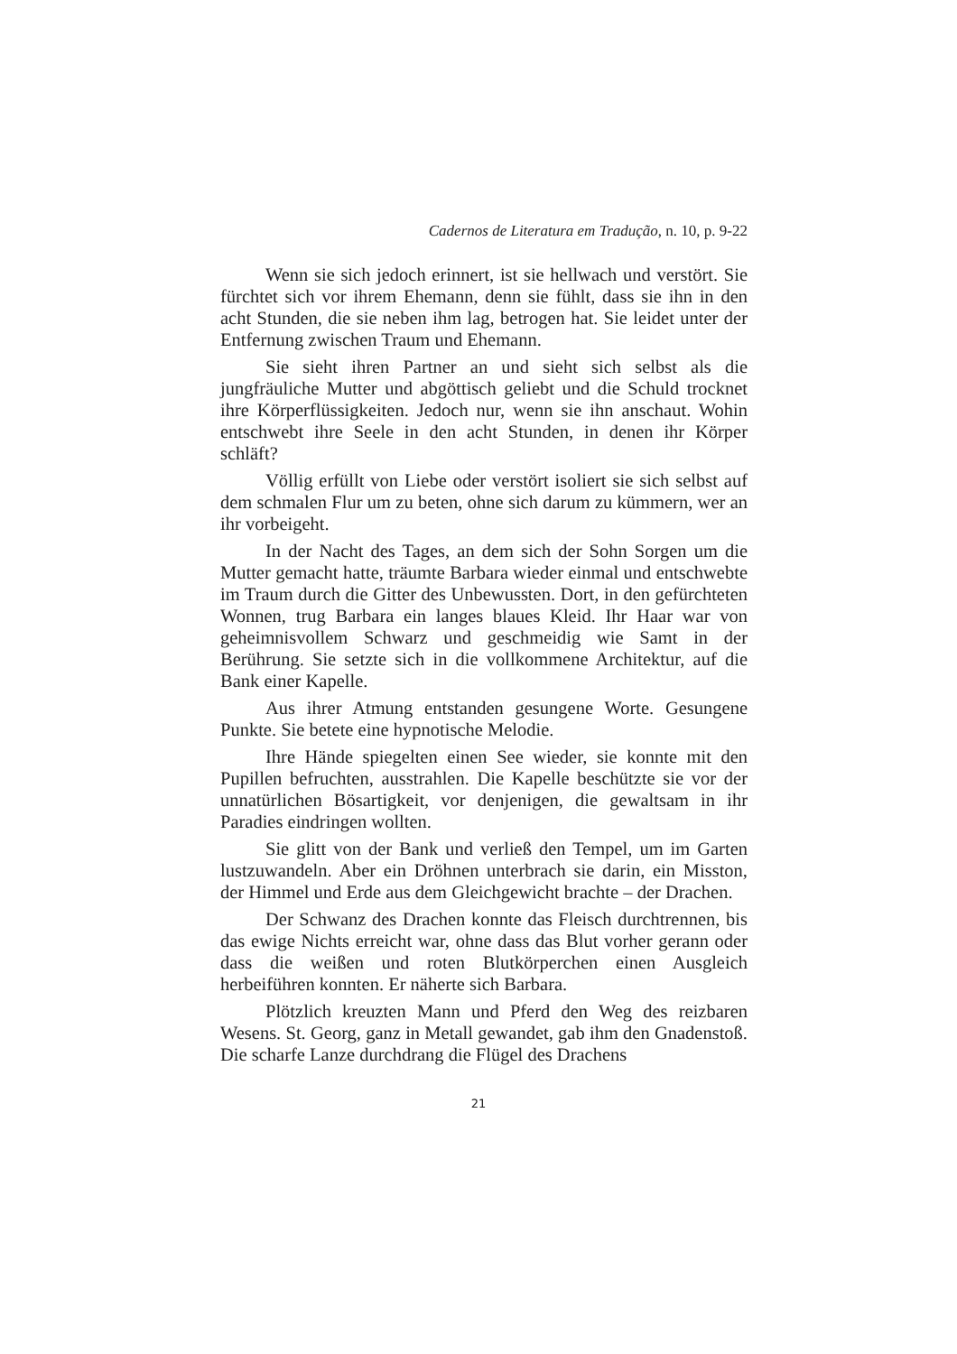Cadernos de Literatura em Tradução, n. 10, p. 9-22
Wenn sie sich jedoch erinnert, ist sie hellwach und verstört. Sie fürchtet sich vor ihrem Ehemann, denn sie fühlt, dass sie ihn in den acht Stunden, die sie neben ihm lag, betrogen hat. Sie leidet unter der Entfernung zwischen Traum und Ehemann.
Sie sieht ihren Partner an und sieht sich selbst als die jungfräuliche Mutter und abgöttisch geliebt und die Schuld trocknet ihre Körperflüssigkeiten. Jedoch nur, wenn sie ihn anschaut. Wohin entschwebt ihre Seele in den acht Stunden, in denen ihr Körper schläft?
Völlig erfüllt von Liebe oder verstört isoliert sie sich selbst auf dem schmalen Flur um zu beten, ohne sich darum zu kümmern, wer an ihr vorbeigeht.
In der Nacht des Tages, an dem sich der Sohn Sorgen um die Mutter gemacht hatte, träumte Barbara wieder einmal und entschwebte im Traum durch die Gitter des Unbewussten. Dort, in den gefürchteten Wonnen, trug Barbara ein langes blaues Kleid. Ihr Haar war von geheimnisvollem Schwarz und geschmeidig wie Samt in der Berührung. Sie setzte sich in die vollkommene Architektur, auf die Bank einer Kapelle.
Aus ihrer Atmung entstanden gesungene Worte. Gesungene Punkte. Sie betete eine hypnotische Melodie.
Ihre Hände spiegelten einen See wieder, sie konnte mit den Pupillen befruchten, ausstrahlen. Die Kapelle beschützte sie vor der unnatürlichen Bösartigkeit, vor denjenigen, die gewaltsam in ihr Paradies eindringen wollten.
Sie glitt von der Bank und verließ den Tempel, um im Garten lustzuwandeln. Aber ein Dröhnen unterbrach sie darin, ein Misston, der Himmel und Erde aus dem Gleichgewicht brachte – der Drachen.
Der Schwanz des Drachen konnte das Fleisch durchtrennen, bis das ewige Nichts erreicht war, ohne dass das Blut vorher gerann oder dass die weißen und roten Blutkörperchen einen Ausgleich herbeiführen konnten. Er näherte sich Barbara.
Plötzlich kreuzten Mann und Pferd den Weg des reizbaren Wesens. St. Georg, ganz in Metall gewandet, gab ihm den Gnadenstoß. Die scharfe Lanze durchdrang die Flügel des Drachens
21